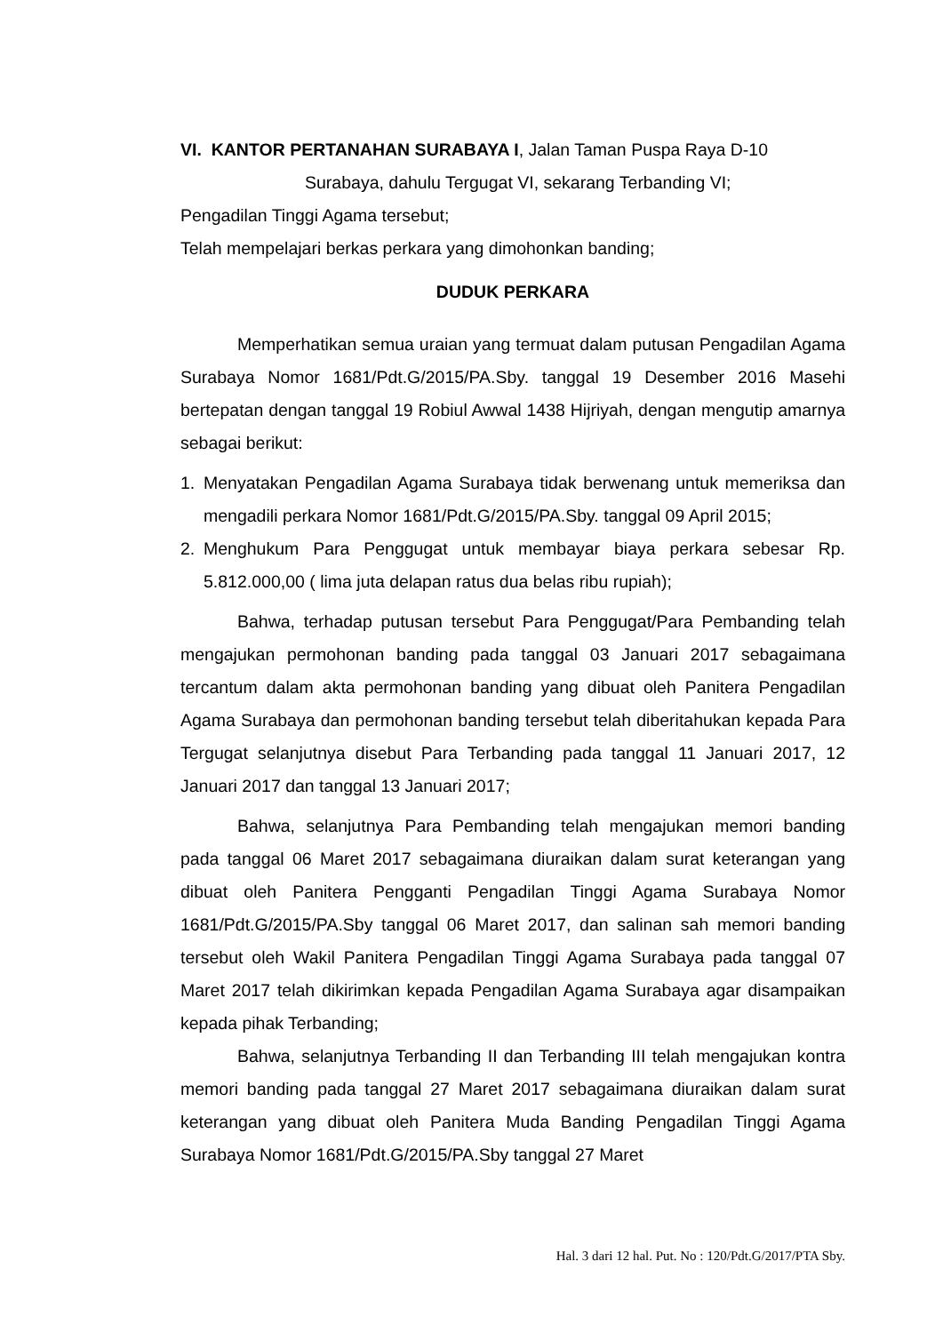VI. KANTOR PERTANAHAN SURABAYA I, Jalan Taman Puspa Raya D-10
Surabaya, dahulu Tergugat VI, sekarang Terbanding VI;
Pengadilan Tinggi Agama tersebut;
Telah mempelajari berkas perkara yang dimohonkan banding;
DUDUK PERKARA
Memperhatikan semua uraian yang termuat dalam putusan Pengadilan Agama Surabaya Nomor 1681/Pdt.G/2015/PA.Sby. tanggal 19 Desember 2016 Masehi bertepatan dengan tanggal 19 Robiul Awwal 1438 Hijriyah, dengan mengutip amarnya sebagai berikut:
1. Menyatakan Pengadilan Agama Surabaya tidak berwenang untuk memeriksa dan mengadili perkara Nomor 1681/Pdt.G/2015/PA.Sby. tanggal 09 April 2015;
2. Menghukum Para Penggugat untuk membayar biaya perkara sebesar Rp. 5.812.000,00 ( lima juta delapan ratus dua belas ribu rupiah);
Bahwa, terhadap putusan tersebut Para Penggugat/Para Pembanding telah mengajukan permohonan banding pada tanggal 03 Januari 2017 sebagaimana tercantum dalam akta permohonan banding yang dibuat oleh Panitera Pengadilan Agama Surabaya dan permohonan banding tersebut telah diberitahukan kepada Para Tergugat selanjutnya disebut Para Terbanding pada tanggal 11 Januari 2017, 12 Januari 2017 dan tanggal 13 Januari 2017;
Bahwa, selanjutnya Para Pembanding telah mengajukan memori banding pada tanggal 06 Maret 2017 sebagaimana diuraikan dalam surat keterangan yang dibuat oleh Panitera Pengganti Pengadilan Tinggi Agama Surabaya Nomor 1681/Pdt.G/2015/PA.Sby tanggal 06 Maret 2017, dan salinan sah memori banding tersebut oleh Wakil Panitera Pengadilan Tinggi Agama Surabaya pada tanggal 07 Maret 2017 telah dikirimkan kepada Pengadilan Agama Surabaya agar disampaikan kepada pihak Terbanding;
Bahwa, selanjutnya Terbanding II dan Terbanding III telah mengajukan kontra memori banding pada tanggal 27 Maret 2017 sebagaimana diuraikan dalam surat keterangan yang dibuat oleh Panitera Muda Banding Pengadilan Tinggi Agama Surabaya Nomor 1681/Pdt.G/2015/PA.Sby tanggal 27 Maret
Hal. 3 dari 12 hal. Put. No : 120/Pdt.G/2017/PTA Sby.